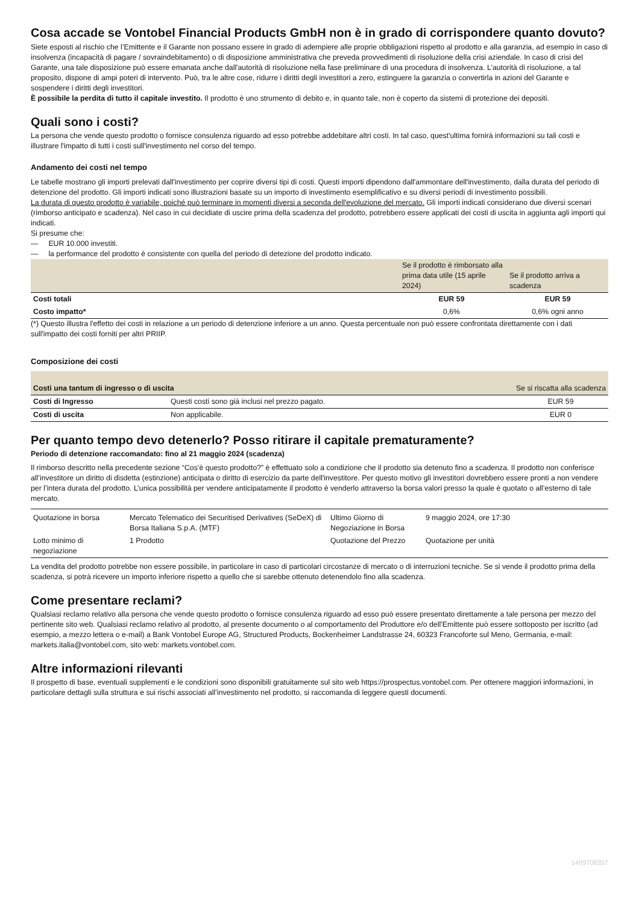Cosa accade se Vontobel Financial Products GmbH non è in grado di corrispondere quanto dovuto?
Siete esposti al rischio che l’Emittente e il Garante non possano essere in grado di adempiere alle proprie obbligazioni rispetto al prodotto e alla garanzia, ad esempio in caso di insolvenza (incapacità di pagare / sovraindebitamento) o di disposizione amministrativa che preveda provvedimenti di risoluzione della crisi aziendale. In caso di crisi del Garante, una tale disposizione può essere emanata anche dall'autorità di risoluzione nella fase preliminare di una procedura di insolvenza. L’autorità di risoluzione, a tal proposito, dispone di ampi poteri di intervento. Può, tra le altre cose, ridurre i diritti degli investitori a zero, estinguere la garanzia o convertirla in azioni del Garante e sospendere i diritti degli investitori.
È possibile la perdita di tutto il capitale investito. Il prodotto è uno strumento di debito e, in quanto tale, non è coperto da sistemi di protezione dei depositi.
Quali sono i costi?
La persona che vende questo prodotto o fornisce consulenza riguardo ad esso potrebbe addebitare altri costi. In tal caso, quest'ultima fornirà informazioni su tali costi e illustrare l'impatto di tutti i costi sull'investimento nel corso del tempo.
Andamento dei costi nel tempo
Le tabelle mostrano gli importi prelevati dall'investimento per coprire diversi tipi di costi. Questi importi dipendono dall'ammontare dell'investimento, dalla durata del periodo di detenzione del prodotto. Gli importi indicati sono illustrazioni basate su un importo di investimento esemplificativo e su diversi periodi di investimento possibili.
La durata di questo prodotto è variabile, poiché può terminare in momenti diversi a seconda dell'evoluzione del mercato. Gli importi indicati considerano due diversi scenari (rimborso anticipato e scadenza). Nel caso in cui decidiate di uscire prima della scadenza del prodotto, potrebbero essere applicati dei costi di uscita in aggiunta agli importi qui indicati.
Si presume che:
— EUR 10.000 investiti.
— la performance del prodotto è consistente con quella del periodo di detezione del prodotto indicato.
| | Se il prodotto è rimborsato alla prima data utile (15 aprile 2024) | Se il prodotto arriva a scadenza |
| --- | --- | --- |
| Costi totali | EUR 59 | EUR 59 |
| Costo impatto* | 0,6% | 0,6% ogni anno |
(*) Questo illustra l'effetto dei costi in relazione a un periodo di detenzione inferiore a un anno. Questa percentuale non può essere confrontata direttamente con i dati sull'impatto dei costi forniti per altri PRIIP.
Composizione dei costi
| Costi una tantum di ingresso o di uscita | | Se si riscatta alla scadenza |
| --- | --- | --- |
| Costi di Ingresso | Questi costi sono già inclusi nel prezzo pagato. | EUR 59 |
| Costi di uscita | Non applicabile. | EUR 0 |
Per quanto tempo devo detenerlo? Posso ritirare il capitale prematuramente?
Periodo di detenzione raccomandato: fino al 21 maggio 2024 (scadenza)
Il rimborso descritto nella precedente sezione “Cos’è questo prodotto?” è effettuato solo a condizione che il prodotto sia detenuto fino a scadenza. Il prodotto non conferisce all’investitore un diritto di disdetta (estinzione) anticipata o diritto di esercizio da parte dell'investitore. Per questo motivo gli investitori dovrebbero essere pronti a non vendere per l’intera durata del prodotto. L’unica possibilità per vendere anticipatamente il prodotto è venderlo attraverso la borsa valori presso la quale è quotato o all’esterno di tale mercato.
| Quotazione in borsa | Mercato Telematico dei Securitised Derivatives (SeDeX) di Borsa Italiana S.p.A. (MTF) | Ultimo Giorno di Negoziazione in Borsa | 9 maggio 2024, ore 17:30 |
| Lotto minimo di negoziazione | 1 Prodotto | Quotazione del Prezzo | Quotazione per unità |
La vendita del prodotto potrebbe non essere possibile, in particolare in caso di particolari circostanze di mercato o di interruzioni tecniche. Se si vende il prodotto prima della scadenza, si potrà ricevere un importo inferiore rispetto a quello che si sarebbe ottenuto detenendolo fino alla scadenza.
Come presentare reclami?
Qualsiasi reclamo relativo alla persona che vende questo prodotto o fornisce consulenza riguardo ad esso può essere presentato direttamente a tale persona per mezzo del pertinente sito web. Qualsiasi reclamo relativo al prodotto, al presente documento o al comportamento del Produttore e/o dell’Emittente può essere sottoposto per iscritto (ad esempio, a mezzo lettera o e-mail) a Bank Vontobel Europe AG, Structured Products, Bockenheimer Landstrasse 24, 60323 Francoforte sul Meno, Germania, e-mail: markets.italia@vontobel.com, sito web: markets.vontobel.com.
Altre informazioni rilevanti
Il prospetto di base, eventuali supplementi e le condizioni sono disponibili gratuitamente sul sito web https://prospectus.vontobel.com. Per ottenere maggiori informazioni, in particolare dettagli sulla struttura e sui rischi associati all’investimento nel prodotto, si raccomanda di leggere questi documenti.
1499708357